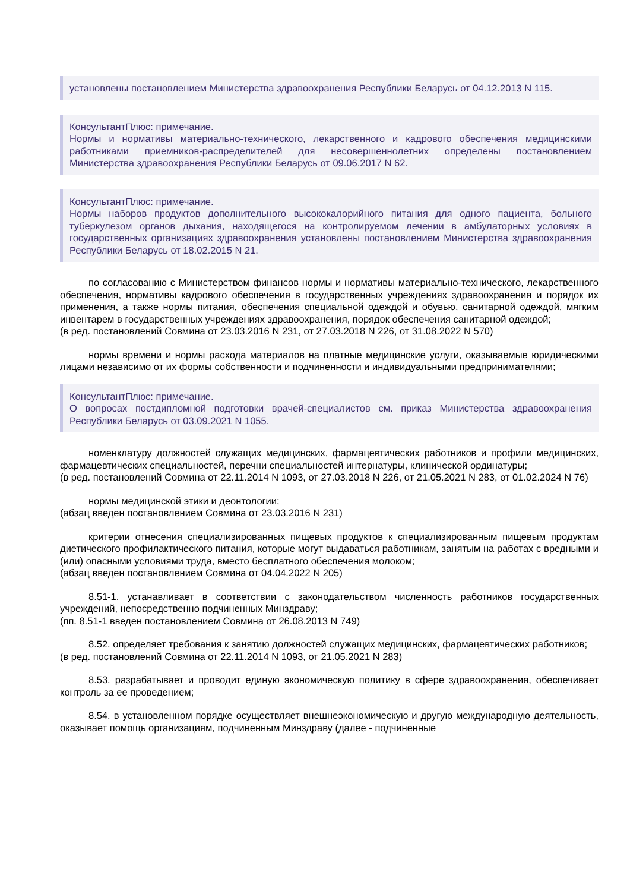установлены постановлением Министерства здравоохранения Республики Беларусь от 04.12.2013 N 115.
КонсультантПлюс: примечание.
Нормы и нормативы материально-технического, лекарственного и кадрового обеспечения медицинскими работниками приемников-распределителей для несовершеннолетних определены постановлением Министерства здравоохранения Республики Беларусь от 09.06.2017 N 62.
КонсультантПлюс: примечание.
Нормы наборов продуктов дополнительного высококалорийного питания для одного пациента, больного туберкулезом органов дыхания, находящегося на контролируемом лечении в амбулаторных условиях в государственных организациях здравоохранения установлены постановлением Министерства здравоохранения Республики Беларусь от 18.02.2015 N 21.
по согласованию с Министерством финансов нормы и нормативы материально-технического, лекарственного обеспечения, нормативы кадрового обеспечения в государственных учреждениях здравоохранения и порядок их применения, а также нормы питания, обеспечения специальной одеждой и обувью, санитарной одеждой, мягким инвентарем в государственных учреждениях здравоохранения, порядок обеспечения санитарной одеждой;
(в ред. постановлений Совмина от 23.03.2016 N 231, от 27.03.2018 N 226, от 31.08.2022 N 570)
нормы времени и нормы расхода материалов на платные медицинские услуги, оказываемые юридическими лицами независимо от их формы собственности и подчиненности и индивидуальными предпринимателями;
КонсультантПлюс: примечание.
О вопросах постдипломной подготовки врачей-специалистов см. приказ Министерства здравоохранения Республики Беларусь от 03.09.2021 N 1055.
номенклатуру должностей служащих медицинских, фармацевтических работников и профили медицинских, фармацевтических специальностей, перечни специальностей интернатуры, клинической ординатуры;
(в ред. постановлений Совмина от 22.11.2014 N 1093, от 27.03.2018 N 226, от 21.05.2021 N 283, от 01.02.2024 N 76)
нормы медицинской этики и деонтологии;
(абзац введен постановлением Совмина от 23.03.2016 N 231)
критерии отнесения специализированных пищевых продуктов к специализированным пищевым продуктам диетического профилактического питания, которые могут выдаваться работникам, занятым на работах с вредными и (или) опасными условиями труда, вместо бесплатного обеспечения молоком;
(абзац введен постановлением Совмина от 04.04.2022 N 205)
8.51-1. устанавливает в соответствии с законодательством численность работников государственных учреждений, непосредственно подчиненных Минздраву;
(пп. 8.51-1 введен постановлением Совмина от 26.08.2013 N 749)
8.52. определяет требования к занятию должностей служащих медицинских, фармацевтических работников;
(в ред. постановлений Совмина от 22.11.2014 N 1093, от 21.05.2021 N 283)
8.53. разрабатывает и проводит единую экономическую политику в сфере здравоохранения, обеспечивает контроль за ее проведением;
8.54. в установленном порядке осуществляет внешнеэкономическую и другую международную деятельность, оказывает помощь организациям, подчиненным Минздраву (далее - подчиненные